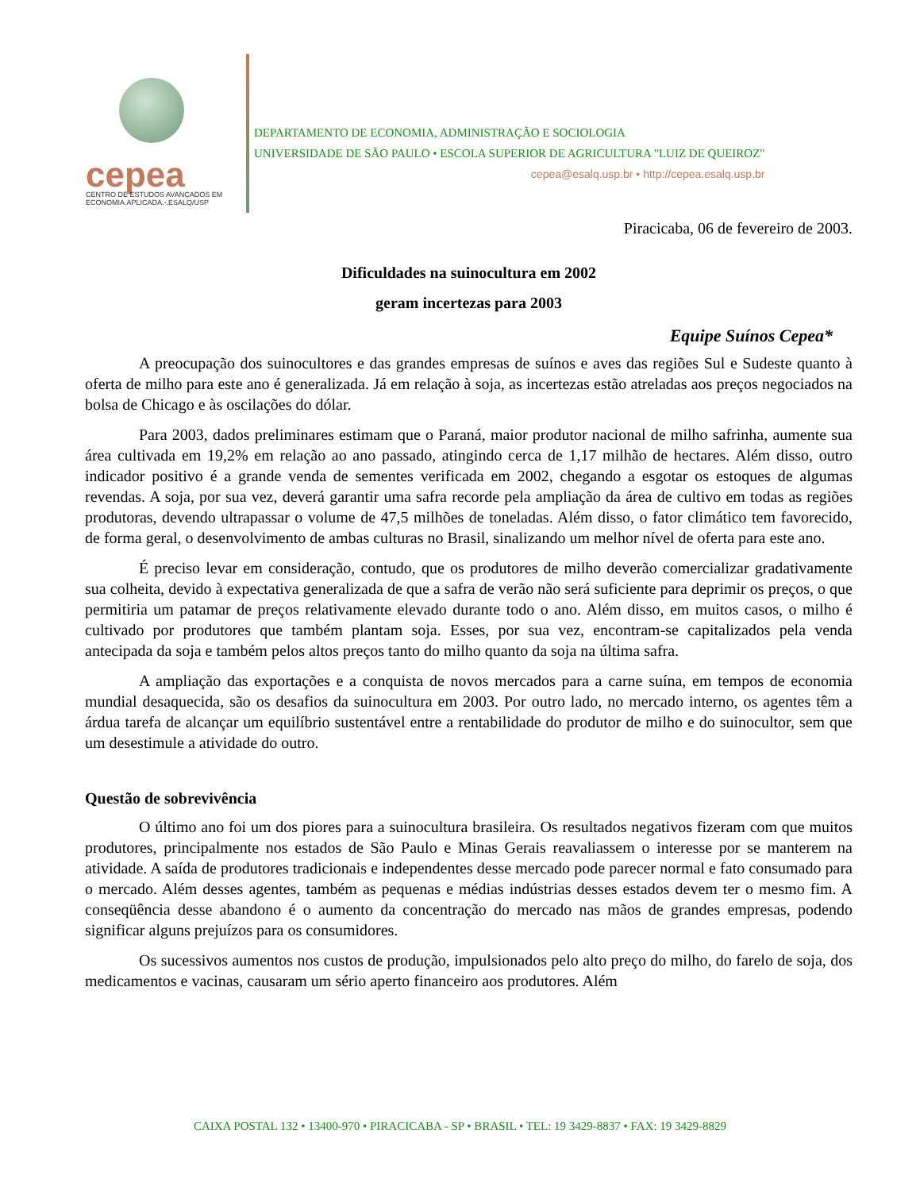cepea
CENTRO DE ESTUDOS AVANÇADOS EM
ECONOMIA.APLICADA.-.ESALQ/USP
DEPARTAMENTO DE ECONOMIA, ADMINISTRAÇÃO E SOCIOLOGIA
UNIVERSIDADE DE SÃO PAULO • ESCOLA SUPERIOR DE AGRICULTURA "LUIZ DE QUEIROZ"
cepea@esalq.usp.br • http://cepea.esalq.usp.br
Piracicaba, 06 de fevereiro de 2003.
Dificuldades na suinocultura em 2002
geram incertezas para 2003
Equipe Suínos Cepea*
A preocupação dos suinocultores e das grandes empresas de suínos e aves das regiões Sul e Sudeste quanto à oferta de milho para este ano é generalizada. Já em relação à soja, as incertezas estão atreladas aos preços negociados na bolsa de Chicago e às oscilações do dólar.
Para 2003, dados preliminares estimam que o Paraná, maior produtor nacional de milho safrinha, aumente sua área cultivada em 19,2% em relação ao ano passado, atingindo cerca de 1,17 milhão de hectares. Além disso, outro indicador positivo é a grande venda de sementes verificada em 2002, chegando a esgotar os estoques de algumas revendas. A soja, por sua vez, deverá garantir uma safra recorde pela ampliação da área de cultivo em todas as regiões produtoras, devendo ultrapassar o volume de 47,5 milhões de toneladas. Além disso, o fator climático tem favorecido, de forma geral, o desenvolvimento de ambas culturas no Brasil, sinalizando um melhor nível de oferta para este ano.
É preciso levar em consideração, contudo, que os produtores de milho deverão comercializar gradativamente sua colheita, devido à expectativa generalizada de que a safra de verão não será suficiente para deprimir os preços, o que permitiria um patamar de preços relativamente elevado durante todo o ano. Além disso, em muitos casos, o milho é cultivado por produtores que também plantam soja. Esses, por sua vez, encontram-se capitalizados pela venda antecipada da soja e também pelos altos preços tanto do milho quanto da soja na última safra.
A ampliação das exportações e a conquista de novos mercados para a carne suína, em tempos de economia mundial desaquecida, são os desafios da suinocultura em 2003. Por outro lado, no mercado interno, os agentes têm a árdua tarefa de alcançar um equilíbrio sustentável entre a rentabilidade do produtor de milho e do suinocultor, sem que um desestimule a atividade do outro.
Questão de sobrevivência
O último ano foi um dos piores para a suinocultura brasileira. Os resultados negativos fizeram com que muitos produtores, principalmente nos estados de São Paulo e Minas Gerais reavaliassem o interesse por se manterem na atividade. A saída de produtores tradicionais e independentes desse mercado pode parecer normal e fato consumado para o mercado. Além desses agentes, também as pequenas e médias indústrias desses estados devem ter o mesmo fim. A conseqüência desse abandono é o aumento da concentração do mercado nas mãos de grandes empresas, podendo significar alguns prejuízos para os consumidores.
Os sucessivos aumentos nos custos de produção, impulsionados pelo alto preço do milho, do farelo de soja, dos medicamentos e vacinas, causaram um sério aperto financeiro aos produtores. Além
CAIXA POSTAL 132 • 13400-970 • PIRACICABA - SP • BRASIL • TEL: 19 3429-8837 • FAX: 19 3429-8829